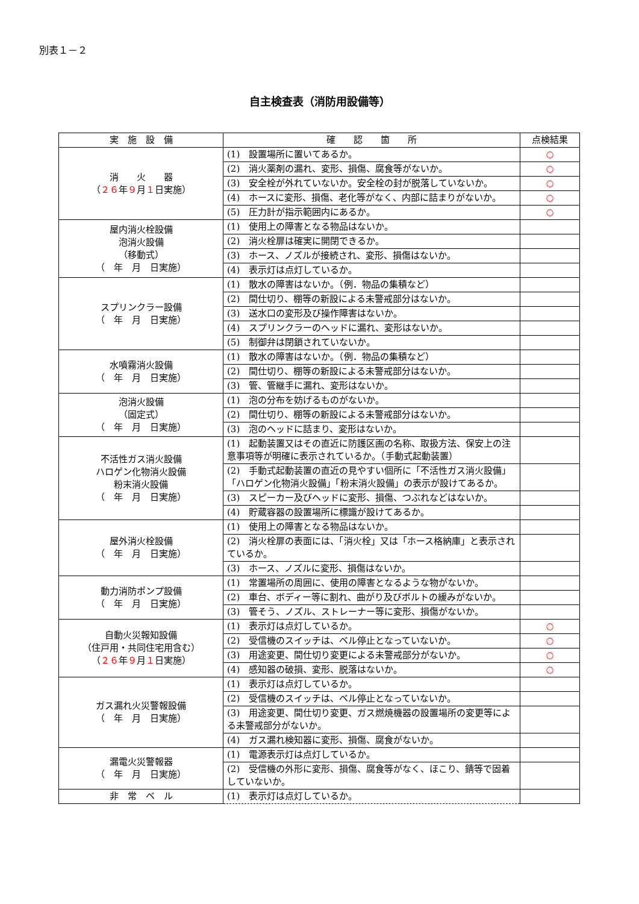別表１－２
自主検査表（消防用設備等）
| 実 施 設 備 | 確 認 箇 所 | 点検結果 |
| --- | --- | --- |
| 消 火 器 （ ２６ 年 ９ 月 １ 日実施） | (1) 設置場所に置いてあるか。 | ○ |
| | (2) 消火薬剤の漏れ、変形、損傷、腐食等がないか。 | ○ |
| | (3) 安全栓が外れていないか。安全栓の封が脱落していないか。 | ○ |
| | (4) ホースに変形、損傷、老化等がなく、内部に詰まりがないか。 | ○ |
| | (5) 圧力計が指示範囲内にあるか。 | ○ |
| 屋内消火栓設備 泡消火設備 （移動式） （ 年 月 日実施） | (1) 使用上の障害となる物品はないか。 | |
| | (2) 消火栓扉は確実に開閉できるか。 | |
| | (3) ホース、ノズルが接続され、変形、損傷はないか。 | |
| | (4) 表示灯は点灯しているか。 | |
| スプリンクラー設備 （ 年 月 日実施） | (1) 散水の障害はないか。（例．物品の集積など） | |
| | (2) 間仕切り、棚等の新設による未警戒部分はないか。 | |
| | (3) 送水口の変形及び操作障害はないか。 | |
| | (4) スプリンクラーのヘッドに漏れ、変形はないか。 | |
| | (5) 制御弁は閉鎖されていないか。 | |
| 水噴霧消火設備 （ 年 月 日実施） | (1) 散水の障害はないか。（例．物品の集積など） | |
| | (2) 間仕切り、棚等の新設による未警戒部分はないか。 | |
| | (3) 管、管継手に漏れ、変形はないか。 | |
| 泡消火設備 （固定式） （ 年 月 日実施） | (1) 泡の分布を妨げるものがないか。 | |
| | (2) 間仕切り、棚等の新設による未警戒部分はないか。 | |
| | (3) 泡のヘッドに詰まり、変形はないか。 | |
| 不活性ガス消火設備 ハロゲン化物消火設備 粉末消火設備 （ 年 月 日実施） | (1) 起動装置又はその直近に防護区画の名称、取扱方法、保安上の注意事項等が明確に表示されているか。（手動式起動装置） | |
| | (2) 手動式起動装置の直近の見やすい個所に「不活性ガス消火設備」「ハロゲン化物消火設備」「粉末消火設備」の表示が設けてあるか。 | |
| | (3) スピーカー及びヘッドに変形、損傷、つぶれなどはないか。 | |
| | (4) 貯蔵容器の設置場所に標識が設けてあるか。 | |
| 屋外消火栓設備 （ 年 月 日実施） | (1) 使用上の障害となる物品はないか。 | |
| | (2) 消火栓扉の表面には、「消火栓」又は「ホース格納庫」と表示されているか。 | |
| | (3) ホース、ノズルに変形、損傷はないか。 | |
| 動力消防ポンプ設備 （ 年 月 日実施） | (1) 常置場所の周囲に、使用の障害となるような物がないか。 | |
| | (2) 車台、ボディー等に割れ、曲がり及びボルトの緩みがないか。 | |
| | (3) 管そう、ノズル、ストレーナー等に変形、損傷がないか。 | |
| 自動火災報知設備 （住戸用・共同住宅用含む） （ ２６ 年 ９ 月 １ 日実施） | (1) 表示灯は点灯しているか。 | ○ |
| | (2) 受信機のスイッチは、ベル停止となっていないか。 | ○ |
| | (3) 用途変更、間仕切り変更による未警戒部分がないか。 | ○ |
| | (4) 感知器の破損、変形、脱落はないか。 | ○ |
| ガス漏れ火災警報設備 （ 年 月 日実施） | (1) 表示灯は点灯しているか。 | |
| | (2) 受信機のスイッチは、ベル停止となっていないか。 | |
| | (3) 用途変更、間仕切り変更、ガス燃焼機器の設置場所の変更等による未警戒部分がないか。 | |
| | (4) ガス漏れ検知器に変形、損傷、腐食がないか。 | |
| 漏電火災警報器 （ 年 月 日実施） | (1) 電源表示灯は点灯しているか。 | |
| | (2) 受信機の外形に変形、損傷、腐食等がなく、ほこり、錆等で固着していないか。 | |
| 非 常 ベ ル | (1) 表示灯は点灯しているか。 | |